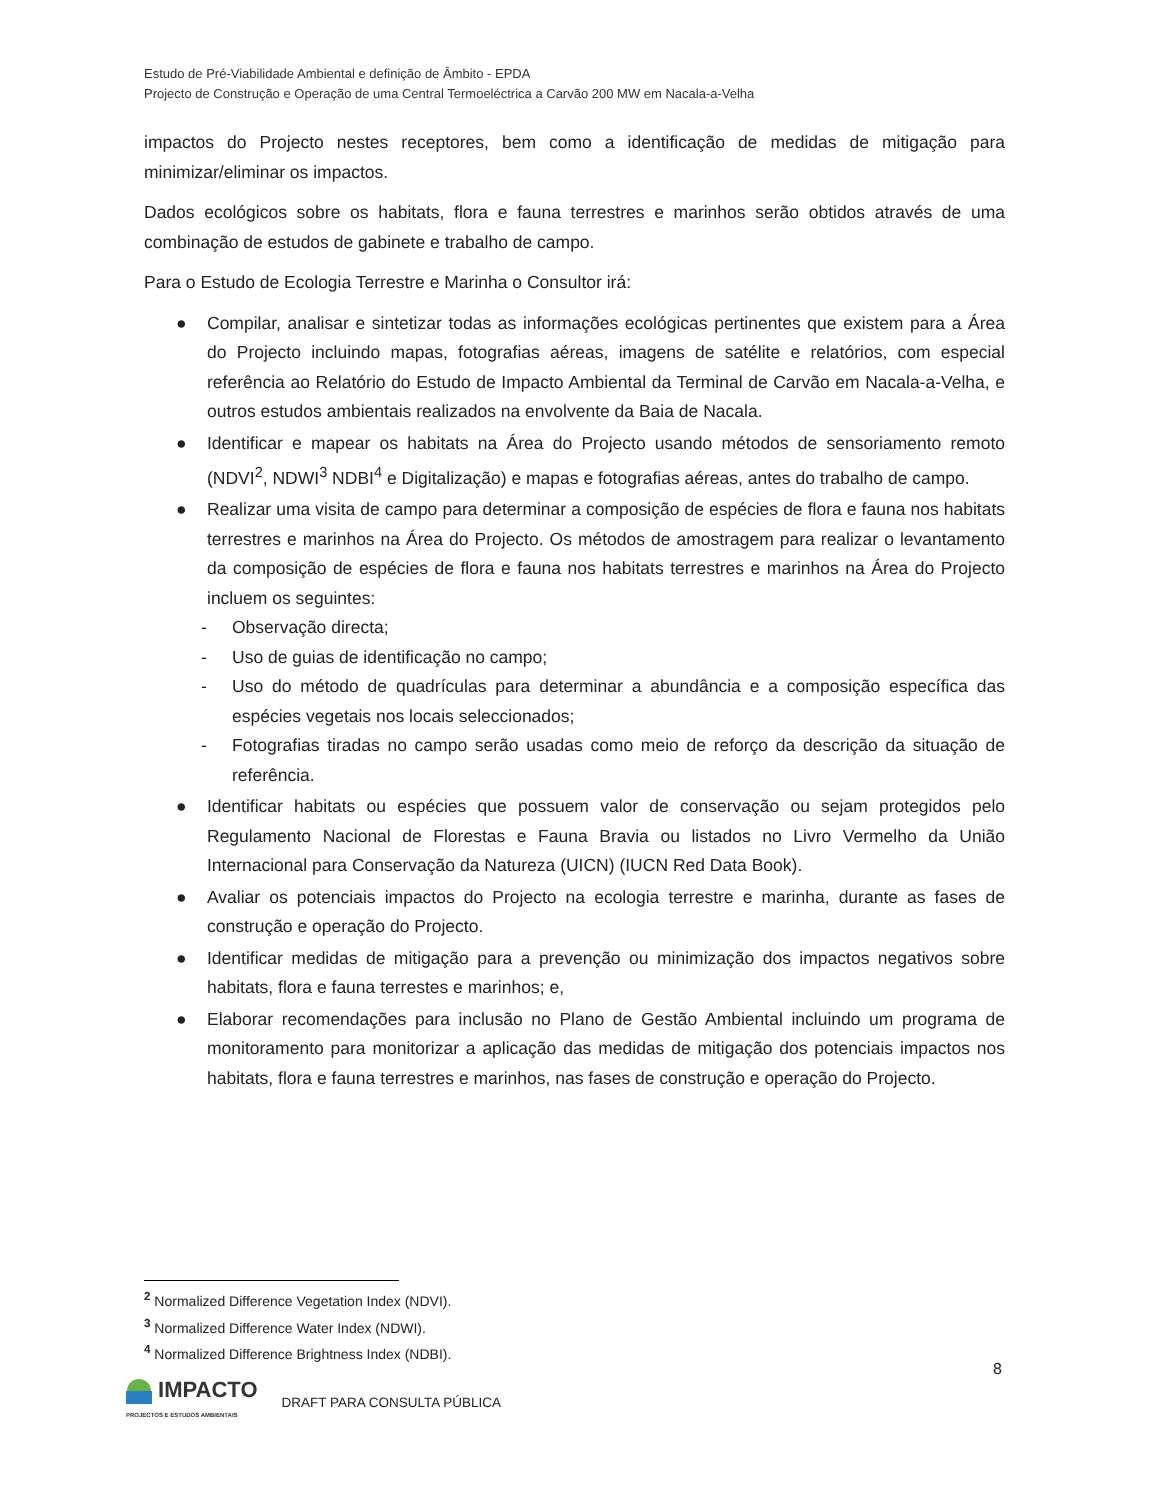Estudo de Pré-Viabilidade Ambiental e definição de Âmbito - EPDA
Projecto de Construção e Operação de uma Central Termoeléctrica a Carvão 200 MW em Nacala-a-Velha
impactos do Projecto nestes receptores, bem como a identificação de medidas de mitigação para minimizar/eliminar os impactos.
Dados ecológicos sobre os habitats, flora e fauna terrestres e marinhos serão obtidos através de uma combinação de estudos de gabinete e trabalho de campo.
Para o Estudo de Ecologia Terrestre e Marinha o Consultor irá:
● Compilar, analisar e sintetizar todas as informações ecológicas pertinentes que existem para a Área do Projecto incluindo mapas, fotografias aéreas, imagens de satélite e relatórios, com especial referência ao Relatório do Estudo de Impacto Ambiental da Terminal de Carvão em Nacala-a-Velha, e outros estudos ambientais realizados na envolvente da Baia de Nacala.
● Identificar e mapear os habitats na Área do Projecto usando métodos de sensoriamento remoto (NDVI<sup>2</sup>, NDWI<sup>3</sup> NDBI<sup>4</sup> e Digitalização) e mapas e fotografias aéreas, antes do trabalho de campo.
● Realizar uma visita de campo para determinar a composição de espécies de flora e fauna nos habitats terrestres e marinhos na Área do Projecto. Os métodos de amostragem para realizar o levantamento da composição de espécies de flora e fauna nos habitats terrestres e marinhos na Área do Projecto incluem os seguintes:
- Observação directa;
- Uso de guias de identificação no campo;
- Uso do método de quadrículas para determinar a abundância e a composição específica das espécies vegetais nos locais seleccionados;
- Fotografias tiradas no campo serão usadas como meio de reforço da descrição da situação de referência.
● Identificar habitats ou espécies que possuem valor de conservação ou sejam protegidos pelo Regulamento Nacional de Florestas e Fauna Bravia ou listados no Livro Vermelho da União Internacional para Conservação da Natureza (UICN) (IUCN Red Data Book).
● Avaliar os potenciais impactos do Projecto na ecologia terrestre e marinha, durante as fases de construção e operação do Projecto.
● Identificar medidas de mitigação para a prevenção ou minimização dos impactos negativos sobre habitats, flora e fauna terrestes e marinhos; e,
● Elaborar recomendações para inclusão no Plano de Gestão Ambiental incluindo um programa de monitoramento para monitorizar a aplicação das medidas de mitigação dos potenciais impactos nos habitats, flora e fauna terrestres e marinhos, nas fases de construção e operação do Projecto.
<sup>2</sup> Normalized Difference Vegetation Index (NDVI).
<sup>3</sup> Normalized Difference Water Index (NDWI).
<sup>4</sup> Normalized Difference Brightness Index (NDBI).
8
IMPACTO
PROJECTOS E ESTUDOS AMBIENTAIS
DRAFT PARA CONSULTA PÚBLICA